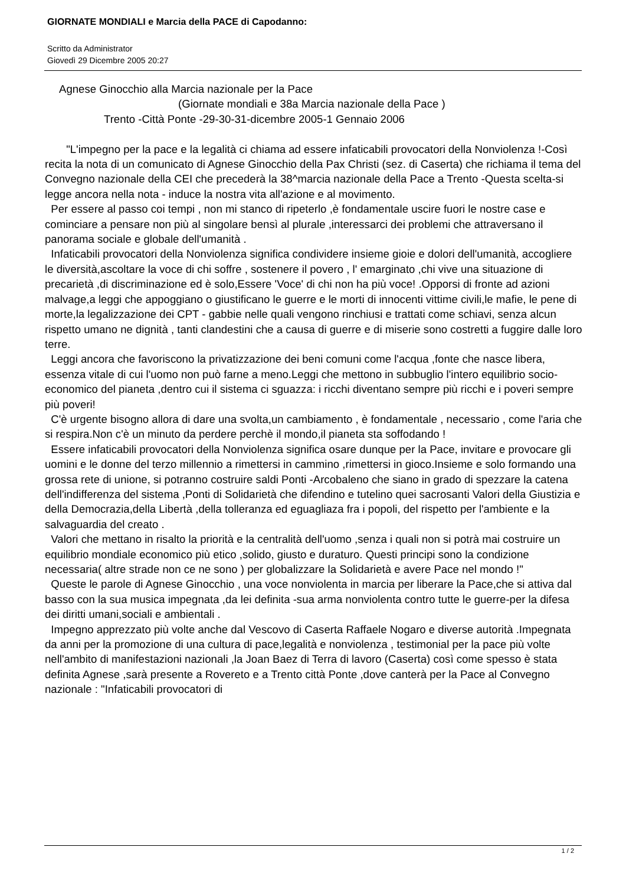GIORNATE MONDIALI e Marcia della PACE di Capodanno:
Scritto da Administrator
Giovedì 29 Dicembre 2005 20:27
Agnese Ginocchio alla Marcia nazionale per la Pace
(Giornate mondiali e 38a Marcia nazionale della Pace )
Trento -Città Ponte -29-30-31-dicembre 2005-1 Gennaio 2006
"L'impegno per la pace e la legalità ci chiama ad essere infaticabili provocatori della Nonviolenza !-Così recita la nota di un comunicato di Agnese Ginocchio della Pax Christi (sez. di Caserta) che richiama il tema del Convegno nazionale della CEI che precederà la 38^marcia nazionale della Pace a Trento -Questa scelta-si legge ancora nella nota - induce la nostra vita all'azione e al movimento.
Per essere al passo coi tempi , non mi stanco di ripeterlo ,è fondamentale uscire fuori le nostre case e cominciare a pensare non più al singolare bensì al plurale ,interessarci dei problemi che attraversano il panorama sociale e globale dell'umanità .
Infaticabili provocatori della Nonviolenza significa condividere insieme gioie e dolori dell'umanità, accogliere le diversità,ascoltare la voce di chi soffre , sostenere il povero , l' emarginato ,chi vive una situazione di precarietà ,di discriminazione ed è solo,Essere 'Voce' di chi non ha più voce! .Opporsi di fronte ad azioni malvage,a leggi che appoggiano o giustificano le guerre e le morti di innocenti vittime civili,le mafie, le pene di morte,la legalizzazione dei CPT - gabbie nelle quali vengono rinchiusi e trattati come schiavi, senza alcun rispetto umano ne dignità , tanti clandestini che a causa di guerre e di miserie sono costretti a fuggire dalle loro terre.
Leggi ancora che favoriscono la privatizzazione dei beni comuni come l'acqua ,fonte che nasce libera, essenza vitale di cui l'uomo non può farne a meno.Leggi che mettono in subbuglio l'intero equilibrio socio-economico del pianeta ,dentro cui il sistema ci sguazza: i ricchi diventano sempre più ricchi e i poveri sempre più poveri!
C'è urgente bisogno allora di dare una svolta,un cambiamento , è fondamentale , necessario , come l'aria che si respira.Non c'è un minuto da perdere perchè il mondo,il pianeta sta soffodando !
Essere infaticabili provocatori della Nonviolenza significa osare dunque per la Pace, invitare e provocare gli uomini e le donne del terzo millennio a rimettersi in cammino ,rimettersi in gioco.Insieme e solo formando una grossa rete di unione, si potranno costruire saldi Ponti -Arcobaleno che siano in grado di spezzare la catena dell'indifferenza del sistema ,Ponti di Solidarietà che difendino e tutelino quei sacrosanti Valori della Giustizia e della Democrazia,della Libertà ,della tolleranza ed eguagliaza fra i popoli, del rispetto per l'ambiente e la salvaguardia del creato .
Valori che mettano in risalto la priorità e la centralità dell'uomo ,senza i quali non si potrà mai costruire un equilibrio mondiale economico più etico ,solido, giusto e duraturo. Questi principi sono la condizione necessaria( altre strade non ce ne sono ) per globalizzare la Solidarietà e avere Pace nel mondo !"
Queste le parole di Agnese Ginocchio , una voce nonviolenta in marcia per liberare la Pace,che si attiva dal basso con la sua musica impegnata ,da lei definita -sua arma nonviolenta contro tutte le guerre-per la difesa dei diritti umani,sociali e ambientali .
Impegno apprezzato più volte anche dal Vescovo di Caserta Raffaele Nogaro e diverse autorità .Impegnata da anni per la promozione di una cultura di pace,legalità e nonviolenza , testimonial per la pace più volte nell'ambito di manifestazioni nazionali ,la Joan Baez di Terra di lavoro (Caserta) così come spesso è stata definita Agnese ,sarà presente a Rovereto e a Trento città Ponte ,dove canterà per la Pace al Convegno nazionale : "Infaticabili provocatori di
1 / 2